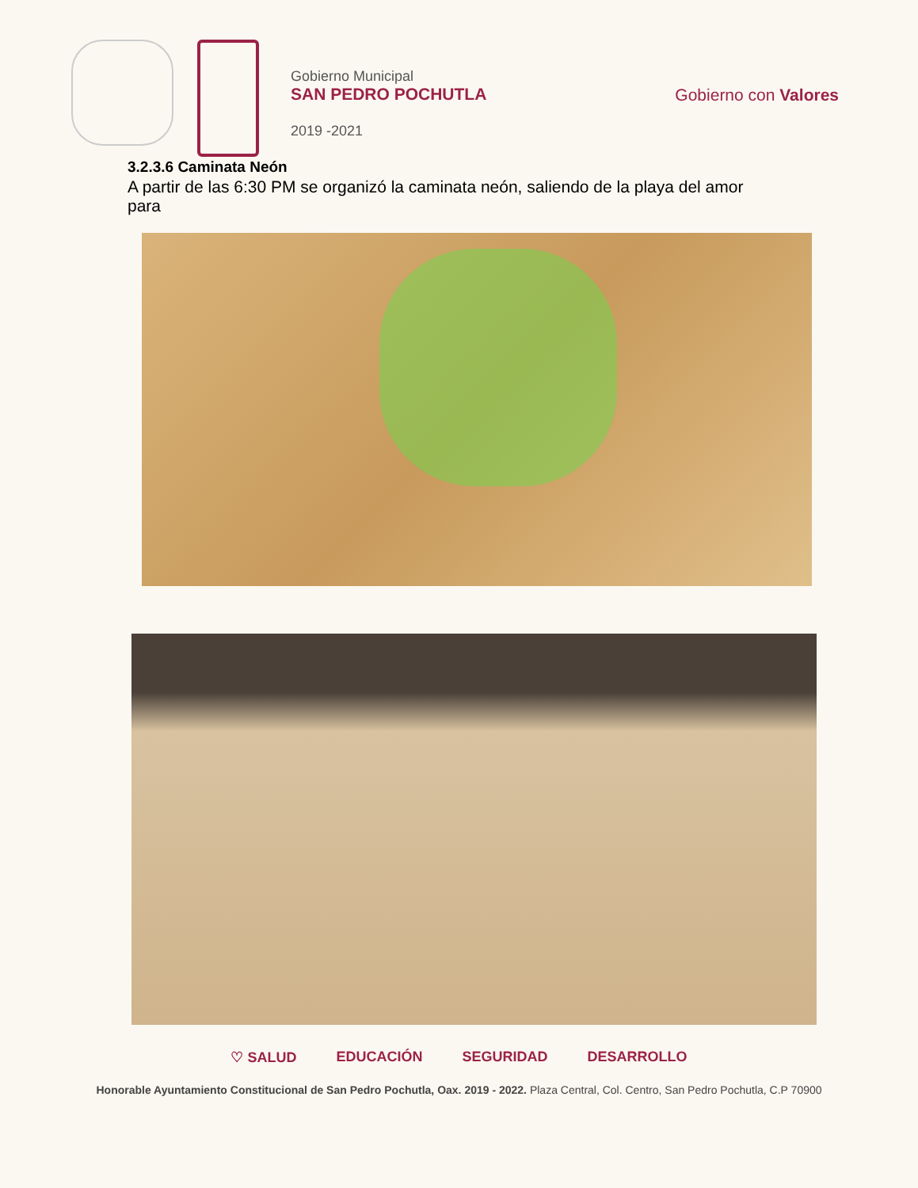Gobierno Municipal
SAN PEDRO POCHUTLA
2019 -2021
Gobierno con Valores
3.2.3.6 Caminata Neón
A partir de las 6:30 PM se organizó la caminata neón, saliendo de la playa del amor para
♡ SALUD EDUCACIÓN SEGURIDAD DESARROLLO
Honorable Ayuntamiento Constitucional de San Pedro Pochutla, Oax. 2019 - 2022. Plaza Central, Col. Centro, San Pedro Pochutla, C.P 70900